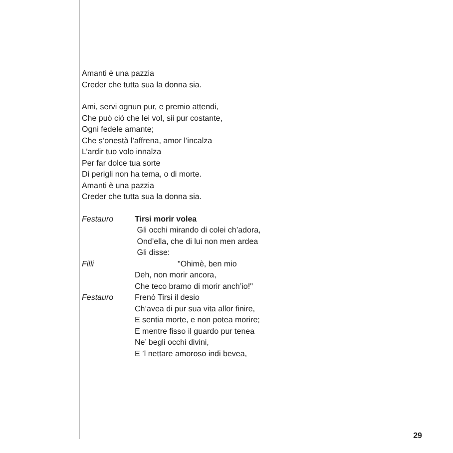Amanti è una pazzia
Creder che tutta sua la donna sia.
Ami, servi ognun pur, e premio attendi,
Che può ciò che lei vol, sii pur costante,
Ogni fedele amante;
Che s’onestà l’affrena, amor l’incalza
L’ardir tuo volo innalza
Per far dolce tua sorte
Di perigli non ha tema, o di morte.
Amanti è una pazzia
Creder che tutta sua la donna sia.
Festauro Tirsi morir volea
Gli occhi mirando di colei ch’adora,
Ond’ella, che di lui non men ardea
Gli disse:
Filli "Ohimè, ben mio
Deh, non morir ancora,
Che teco bramo di morir anch’io!"
Festauro Frenò Tirsi il desio
Ch’avea di pur sua vita allor finire,
E sentia morte, e non potea morire;
E mentre fisso il guardo pur tenea
Ne’ begli occhi divini,
E ’l nettare amoroso indi bevea,
29